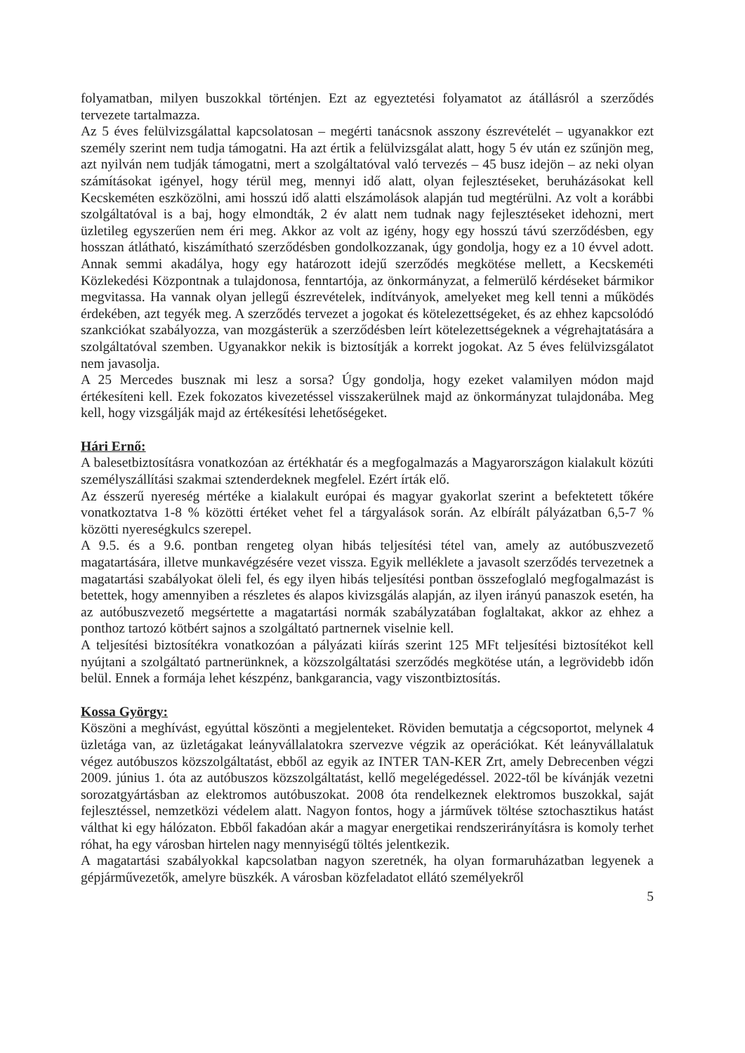folyamatban, milyen buszokkal történjen. Ezt az egyeztetési folyamatot az átállásról a szerződés tervezete tartalmazza.
Az 5 éves felülvizsgálattal kapcsolatosan – megérti tanácsnok asszony észrevételét – ugyanakkor ezt személy szerint nem tudja támogatni. Ha azt értik a felülvizsgálat alatt, hogy 5 év után ez szűnjön meg, azt nyilván nem tudják támogatni, mert a szolgáltatóval való tervezés – 45 busz idejön – az neki olyan számításokat igényel, hogy térül meg, mennyi idő alatt, olyan fejlesztéseket, beruházásokat kell Kecskeméten eszközölni, ami hosszú idő alatti elszámolások alapján tud megtérülni. Az volt a korábbi szolgáltatóval is a baj, hogy elmondták, 2 év alatt nem tudnak nagy fejlesztéseket idehozni, mert üzletileg egyszerűen nem éri meg. Akkor az volt az igény, hogy egy hosszú távú szerződésben, egy hosszan átlátható, kiszámítható szerződésben gondolkozzanak, úgy gondolja, hogy ez a 10 évvel adott. Annak semmi akadálya, hogy egy határozott idejű szerződés megkötése mellett, a Kecskeméti Közlekedési Központnak a tulajdonosa, fenntartója, az önkormányzat, a felmerülő kérdéseket bármikor megvitassa. Ha vannak olyan jellegű észrevételek, indítványok, amelyeket meg kell tenni a működés érdekében, azt tegyék meg. A szerződés tervezet a jogokat és kötelezettségeket, és az ehhez kapcsolódó szankciókat szabályozza, van mozgásterük a szerződésben leírt kötelezettségeknek a végrehajtatására a szolgáltatóval szemben. Ugyanakkor nekik is biztosítják a korrekt jogokat. Az 5 éves felülvizsgálatot nem javasolja.
A 25 Mercedes busznak mi lesz a sorsa? Úgy gondolja, hogy ezeket valamilyen módon majd értékesíteni kell. Ezek fokozatos kivezetéssel visszakerülnek majd az önkormányzat tulajdonába. Meg kell, hogy vizsgálják majd az értékesítési lehetőségeket.
Hári Ernő:
A balesetbiztosításra vonatkozóan az értékhatár és a megfogalmazás a Magyarországon kialakult közúti személyszállítási szakmai sztenderdeknek megfelel. Ezért írták elő.
Az ésszerű nyereség mértéke a kialakult európai és magyar gyakorlat szerint a befektetett tőkére vonatkoztatva 1-8 % közötti értéket vehet fel a tárgyalások során. Az elbírált pályázatban 6,5-7 % közötti nyereségkulcs szerepel.
A 9.5. és a 9.6. pontban rengeteg olyan hibás teljesítési tétel van, amely az autóbuszvezető magatartására, illetve munkavégzésére vezet vissza. Egyik melléklete a javasolt szerződés tervezetnek a magatartási szabályokat öleli fel, és egy ilyen hibás teljesítési pontban összefoglaló megfogalmazást is betettek, hogy amennyiben a részletes és alapos kivizsgálás alapján, az ilyen irányú panaszok esetén, ha az autóbuszvezető megsértette a magatartási normák szabályzatában foglaltakat, akkor az ehhez a ponthoz tartozó kötbért sajnos a szolgáltató partnernek viselnie kell.
A teljesítési biztosítékra vonatkozóan a pályázati kiírás szerint 125 MFt teljesítési biztosítékot kell nyújtani a szolgáltató partnerünknek, a közszolgáltatási szerződés megkötése után, a legrövidebb időn belül. Ennek a formája lehet készpénz, bankgarancia, vagy viszontbiztosítás.
Kossa György:
Köszöni a meghívást, egyúttal köszönti a megjelenteket. Röviden bemutatja a cégcsoportot, melynek 4 üzletága van, az üzletágakat leányvállalatokra szervezve végzik az operációkat. Két leányvállalatuk végez autóbuszos közszolgáltatást, ebből az egyik az INTER TAN-KER Zrt, amely Debrecenben végzi 2009. június 1. óta az autóbuszos közszolgáltatást, kellő megelégedéssel. 2022-től be kívánják vezetni sorozatgyártásban az elektromos autóbuszokat. 2008 óta rendelkeznek elektromos buszokkal, saját fejlesztéssel, nemzetközi védelem alatt. Nagyon fontos, hogy a járművek töltése sztochasztikus hatást válthat ki egy hálózaton. Ebből fakadóan akár a magyar energetikai rendszerirányításra is komoly terhet róhat, ha egy városban hirtelen nagy mennyiségű töltés jelentkezik.
A magatartási szabályokkal kapcsolatban nagyon szeretnék, ha olyan formaruházatban legyenek a gépjárművezetők, amelyre büszkék. A városban közfeladatot ellátó személyekről
5